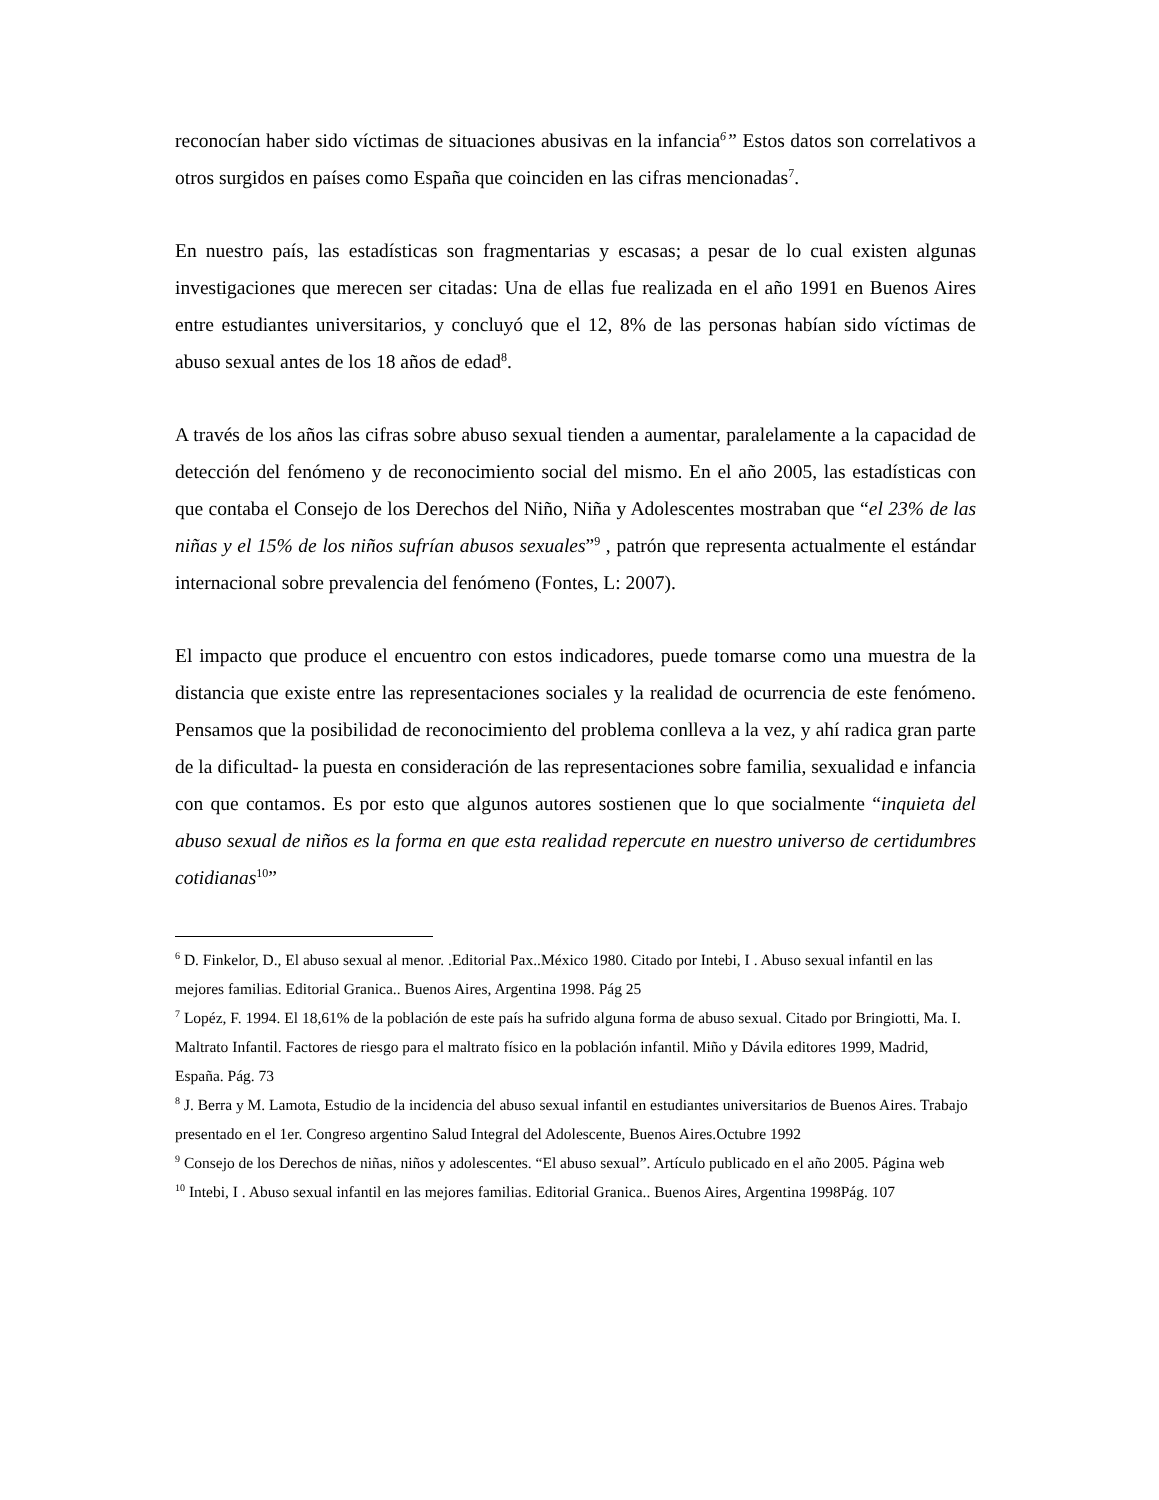reconocían haber sido víctimas de situaciones abusivas en la infancia<sup>6</sup>” Estos datos son correlativos a otros surgidos en países como España que coinciden en las cifras mencionadas<sup>7</sup>.
En nuestro país, las estadísticas son fragmentarias y escasas; a pesar de lo cual existen algunas investigaciones que merecen ser citadas: Una de ellas fue realizada en el año 1991 en Buenos Aires entre estudiantes universitarios, y concluyó que el 12, 8% de las personas habían sido víctimas de abuso sexual antes de los 18 años de edad<sup>8</sup>.
A través de los años las cifras sobre abuso sexual tienden a aumentar, paralelamente a la capacidad de detección del fenómeno y de reconocimiento social del mismo. En el año 2005, las estadísticas con que contaba el Consejo de los Derechos del Niño, Niña y Adolescentes mostraban que “el 23% de las niñas y el 15% de los niños sufrían abusos sexuales”<sup>9</sup> , patrón que representa actualmente el estándar internacional sobre prevalencia del fenómeno (Fontes, L: 2007).
El impacto que produce el encuentro con estos indicadores, puede tomarse como una muestra de la distancia que existe entre las representaciones sociales y la realidad de ocurrencia de este fenómeno. Pensamos que la posibilidad de reconocimiento del problema conlleva a la vez, y ahí radica gran parte de la dificultad- la puesta en consideración de las representaciones sobre familia, sexualidad e infancia con que contamos. Es por esto que algunos autores sostienen que lo que socialmente “inquieta del abuso sexual de niños es la forma en que esta realidad repercute en nuestro universo de certidumbres cotidianas<sup>10</sup>”
<sup>6</sup> D. Finkelor, D., El abuso sexual al menor. .Editorial Pax..México 1980. Citado por Intebi, I . Abuso sexual infantil en las mejores familias. Editorial Granica.. Buenos Aires, Argentina 1998. Pág 25
<sup>7</sup> Lopéz, F. 1994. El 18,61% de la población de este país ha sufrido alguna forma de abuso sexual. Citado por Bringiotti, Ma. I. Maltrato Infantil. Factores de riesgo para el maltrato físico en la población infantil. Miño y Dávila editores 1999, Madrid, España. Pág. 73
<sup>8</sup> J. Berra y M. Lamota, Estudio de la incidencia del abuso sexual infantil en estudiantes universitarios de Buenos Aires. Trabajo presentado en el 1er. Congreso argentino Salud Integral del Adolescente, Buenos Aires.Octubre 1992
<sup>9</sup> Consejo de los Derechos de niñas, niños y adolescentes. “El abuso sexual”. Artículo publicado en el año 2005. Página web
<sup>10</sup> Intebi, I . Abuso sexual infantil en las mejores familias. Editorial Granica.. Buenos Aires, Argentina 1998Pág. 107